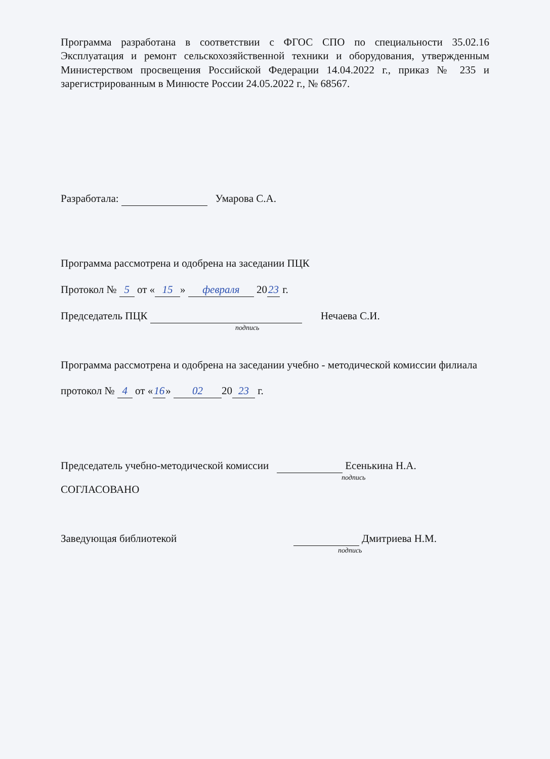Программа разработана в соответствии с ФГОС СПО по специальности 35.02.16 Эксплуатация и ремонт сельскохозяйственной техники и оборудования, утвержденным Министерством просвещения Российской Федерации 14.04.2022 г., приказ № 235 и зарегистрированным в Минюсте России 24.05.2022 г., № 68567.
Разработала: Умарова С.А.
Программа рассмотрена и одобрена на заседании ПЦК
Протокол № 5 от « 15 » февраля 20 23 г.
Председатель ПЦК Нечаева С.И.
подпись
Программа рассмотрена и одобрена на заседании учебно - методической комиссии филиала
протокол № 4 от « 16 » 02 20 23 г.
Председатель учебно-методической комиссии Есенькина Н.А.
подпись
СОГЛАСОВАНО
Заведующая библиотекой Дмитриева Н.М.
подпись